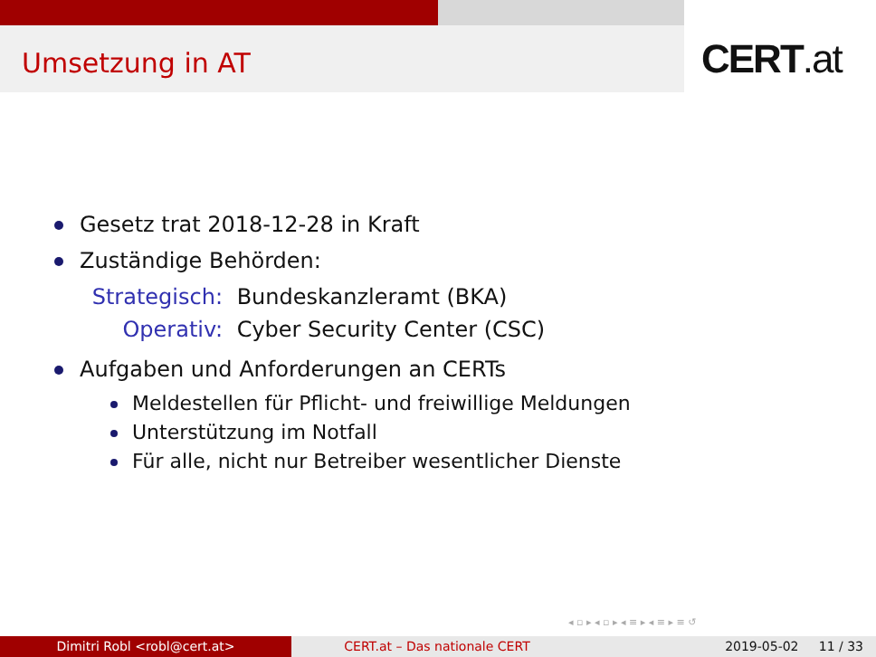Umsetzung in AT CERT.at
Gesetz trat 2018-12-28 in Kraft
Zuständige Behörden:
Strategisch: Bundeskanzleramt (BKA)
Operativ: Cyber Security Center (CSC)
Aufgaben und Anforderungen an CERTs
Meldestellen für Pflicht- und freiwillige Meldungen
Unterstützung im Notfall
Für alle, nicht nur Betreiber wesentlicher Dienste
◂ ▫ ▸ ◂ ▫ ▸ ◂ ≡ ▸ ◂ ≡ ▸ ≡ ↺
Dimitri Robl <robl@cert.at> CERT.at – Das nationale CERT 2019-05-02 11 / 33